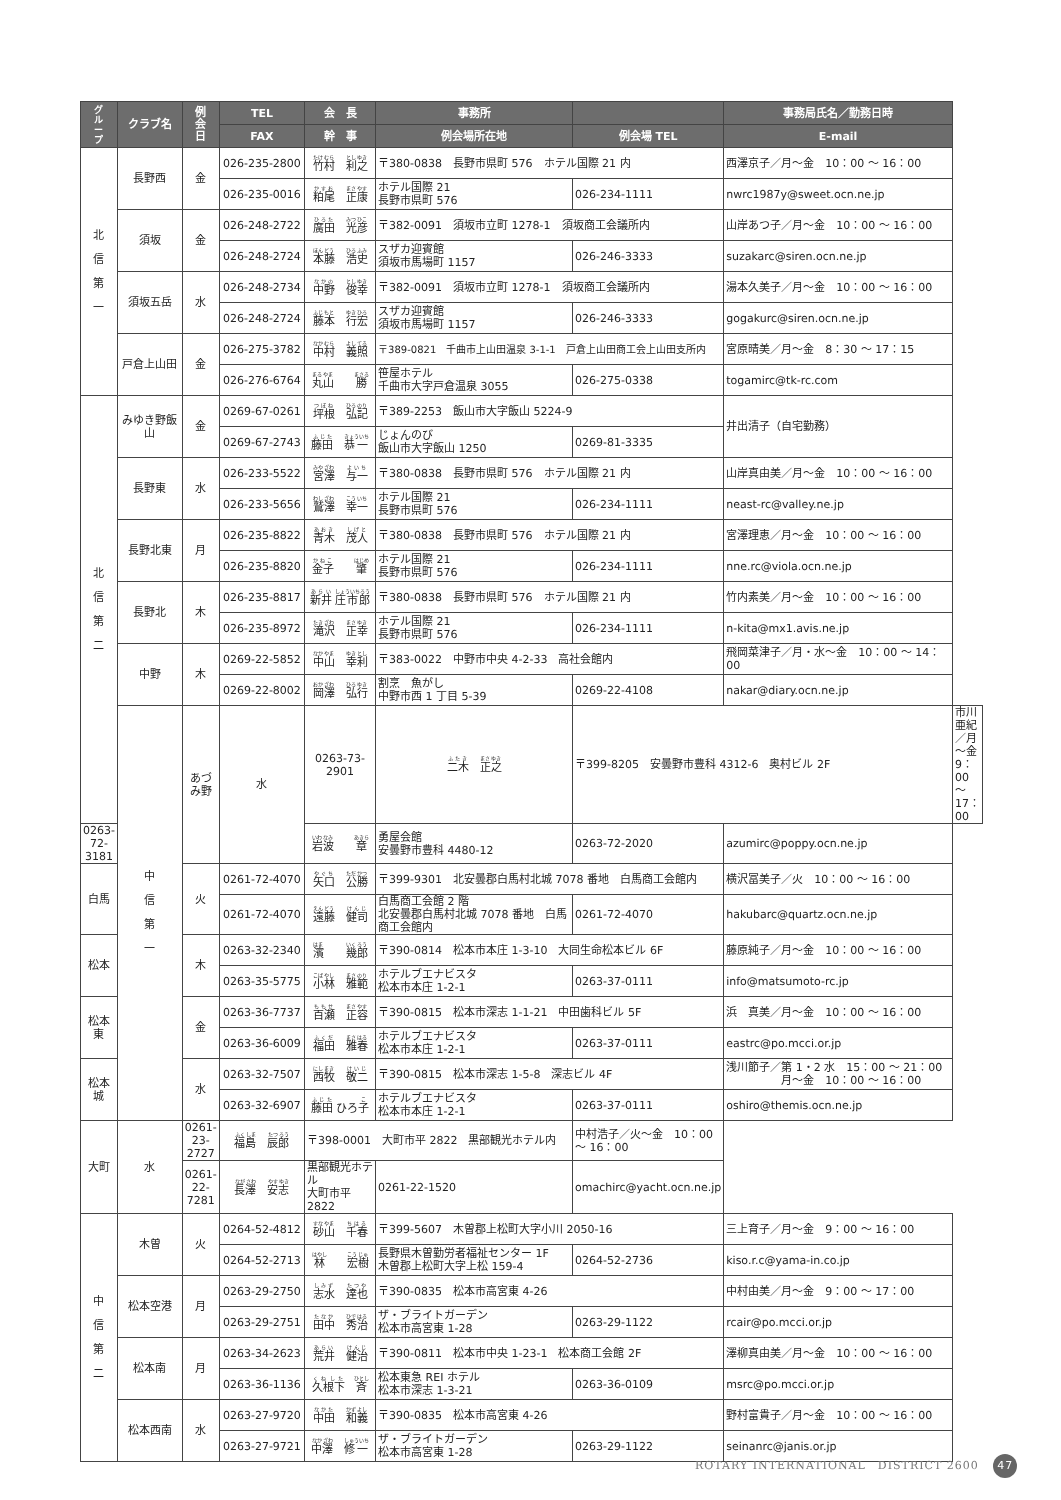| グ ル ー プ | クラブ名 | 例 会 日 | TEL | 会 長 | 事務所 | | 事務局氏名／勤務日時 | |
| --- | --- | --- | --- | --- | --- | --- | --- | --- |
| | | | FAX | 幹 事 | 例会場所在地 | 例会場 TEL | E-mail | |
| 北 信 第 一 | 長野西 | 金 | 026-235-2800 | 竹村 利之 | 〒380-0838 長野市県町 576 ホテル国際 21 内 | | 西澤京子／月～金 10：00 ～ 16：00 | |
| | | | 026-235-0016 | 粕尾 正康 | ホテル国際 21 長野市県町 576 | 026-234-1111 | nwrc1987y@sweet.ocn.ne.jp | |
| | 須坂 | 金 | 026-248-2722 | 廣田 光彦 | 〒382-0091 須坂市立町 1278-1 須坂商工会議所内 | | 山岸あつ子／月～金 10：00 ～ 16：00 | |
| | | | 026-248-2724 | 本藤 浩史 | スザカ迎賓館 須坂市馬場町 1157 | 026-246-3333 | suzakarc@siren.ocn.ne.jp | |
| | 須坂五岳 | 水 | 026-248-2734 | 中野 俊幸 | 〒382-0091 須坂市立町 1278-1 須坂商工会議所内 | | 湯本久美子／月～金 10：00 ～ 16：00 | |
| | | | 026-248-2724 | 藤本 行宏 | スザカ迎賓館 須坂市馬場町 1157 | 026-246-3333 | gogakurc@siren.ocn.ne.jp | |
| | 戸倉上山田 | 金 | 026-275-3782 | 中村 義照 | 〒389-0821 千曲市上山田温泉 3-1-1 戸倉上山田商工会上山田支所内 | | 宮原晴美／月～金 8：30 ～ 17：15 | |
| | | | 026-276-6764 | 丸山 勝 | 笹屋ホテル 千曲市大字戸倉温泉 3055 | 026-275-0338 | togamirc@tk-rc.com | |
| 北 信 第 二 | みゆき野飯山 | 金 | 0269-67-0261 | 坪根 弘記 | 〒389-2253 飯山市大字飯山 5224-9 | | 井出清子（自宅勤務） | |
| | | | 0269-67-2743 | 藤田 恭一 | じょんのび 飯山市大字飯山 1250 | 0269-81-3335 | | |
| | 長野東 | 水 | 026-233-5522 | 宮澤 与一 | 〒380-0838 長野市県町 576 ホテル国際 21 内 | | 山岸真由美／月～金 10：00 ～ 16：00 | |
| | | | 026-233-5656 | 鷲澤 幸一 | ホテル国際 21 長野市県町 576 | 026-234-1111 | neast-rc@valley.ne.jp | |
| | 長野北東 | 月 | 026-235-8822 | 青木 茂人 | 〒380-0838 長野市県町 576 ホテル国際 21 内 | | 宮澤理恵／月～金 10：00 ～ 16：00 | |
| | | | 026-235-8820 | 金子 肇 | ホテル国際 21 長野市県町 576 | 026-234-1111 | nne.rc@viola.ocn.ne.jp | |
| | 長野北 | 木 | 026-235-8817 | 新井 庄市郎 | 〒380-0838 長野市県町 576 ホテル国際 21 内 | | 竹内素美／月～金 10：00 ～ 16：00 | |
| | | | 026-235-8972 | 滝沢 正幸 | ホテル国際 21 長野市県町 576 | 026-234-1111 | n-kita@mx1.avis.ne.jp | |
| | 中野 | 木 | 0269-22-5852 | 中山 幸利 | 〒383-0022 中野市中央 4-2-33 高社会館内 | | 飛岡菜津子／月・水～金 10：00 ～ 14：00 | |
| | | | 0269-22-8002 | 岡澤 弘行 | 割烹 魚がし 中野市西 1 丁目 5-39 | 0269-22-4108 | nakar@diary.ocn.ne.jp | |
| | | 中 信 第 一 | あづみ野 | 水 | 0263-73-2901 | 二木 正之 | 〒399-8205 安曇野市豊科 4312-6 奥村ビル 2F | 市川亜紀／月～金 9：00 ～ 17：00 |
| 0263-72-3181 | 岩波 章 | | | | 勇屋会館 安曇野市豊科 4480-12 | 0263-72-2020 | azumirc@poppy.ocn.ne.jp | |
| 白馬 | 火 | | 0261-72-4070 | 矢口 公勝 | 〒399-9301 北安曇郡白馬村北城 7078 番地 白馬商工会館内 | | 横沢冨美子／火 10：00 ～ 16：00 | |
| | | | 0261-72-4070 | 遠藤 健司 | 白馬商工会館 2 階 北安曇郡白馬村北城 7078 番地 白馬商工会館内 | 0261-72-4070 | hakubarc@quartz.ocn.ne.jp | |
| 松本 | 木 | | 0263-32-2340 | 濱 幾郎 | 〒390-0814 松本市本庄 1-3-10 大同生命松本ビル 6F | | 藤原純子／月～金 10：00 ～ 16：00 | |
| | | | 0263-35-5775 | 小林 雅範 | ホテルブエナビスタ 松本市本庄 1-2-1 | 0263-37-0111 | info@matsumoto-rc.jp | |
| 松本東 | 金 | | 0263-36-7737 | 百瀬 正容 | 〒390-0815 松本市深志 1-1-21 中田歯科ビル 5F | | 浜 真美／月～金 10：00 ～ 16：00 | |
| | | | 0263-36-6009 | 福田 雅春 | ホテルブエナビスタ 松本市本庄 1-2-1 | 0263-37-0111 | eastrc@po.mcci.or.jp | |
| 松本城 | 水 | | 0263-32-7507 | 西牧 敬二 | 〒390-0815 松本市深志 1-5-8 深志ビル 4F | | 浅川節子／第 1・2 水 15：00 ～ 21：00 月～金 10：00 ～ 16：00 | |
| | | | 0263-32-6907 | 藤田 ひろ 子 | ホテルブエナビスタ 松本市本庄 1-2-1 | 0263-37-0111 | oshiro@themis.ocn.ne.jp | |
| 大町 | 水 | 0261-23-2727 | 福島 辰郎 | 〒398-0001 大町市平 2822 黒部観光ホテル内 | | 中村浩子／火～金 10：00 ～ 16：00 | | |
| | | 0261-22-7281 | 長澤 安志 | 黒部観光ホテル 大町市平 2822 | 0261-22-1520 | omachirc@yacht.ocn.ne.jp | | |
| 中 信 第 二 | 木曽 | 火 | 0264-52-4812 | 砂山 千春 | 〒399-5607 木曽郡上松町大字小川 2050-16 | | 三上育子／月～金 9：00 ～ 16：00 | |
| | | | 0264-52-2713 | 林 宏樹 | 長野県木曽勤労者福祉センター 1F 木曽郡上松町大字上松 159-4 | 0264-52-2736 | kiso.r.c@yama-in.co.jp | |
| | 松本空港 | 月 | 0263-29-2750 | 志水 達也 | 〒390-0835 松本市高宮東 4-26 | | 中村由美／月～金 9：00 ～ 17：00 | |
| | | | 0263-29-2751 | 田中 秀治 | ザ・ブライトガーデン 松本市高宮東 1-28 | 0263-29-1122 | rcair@po.mcci.or.jp | |
| | 松本南 | 月 | 0263-34-2623 | 荒井 健治 | 〒390-0811 松本市中央 1-23-1 松本商工会館 2F | | 澤柳真由美／月～金 10：00 ～ 16：00 | |
| | | | 0263-36-1136 | 久根下 斉 | 松本東急 REI ホテル 松本市深志 1-3-21 | 0263-36-0109 | msrc@po.mcci.or.jp | |
| | 松本西南 | 水 | 0263-27-9720 | 中田 和義 | 〒390-0835 松本市高宮東 4-26 | | 野村富貴子／月～金 10：00 ～ 16：00 | |
| | | | 0263-27-9721 | 中澤 修一 | ザ・ブライトガーデン 松本市高宮東 1-28 | 0263-29-1122 | seinanrc@janis.or.jp | |
ROTARY INTERNATIONAL　DISTRICT 2600 47